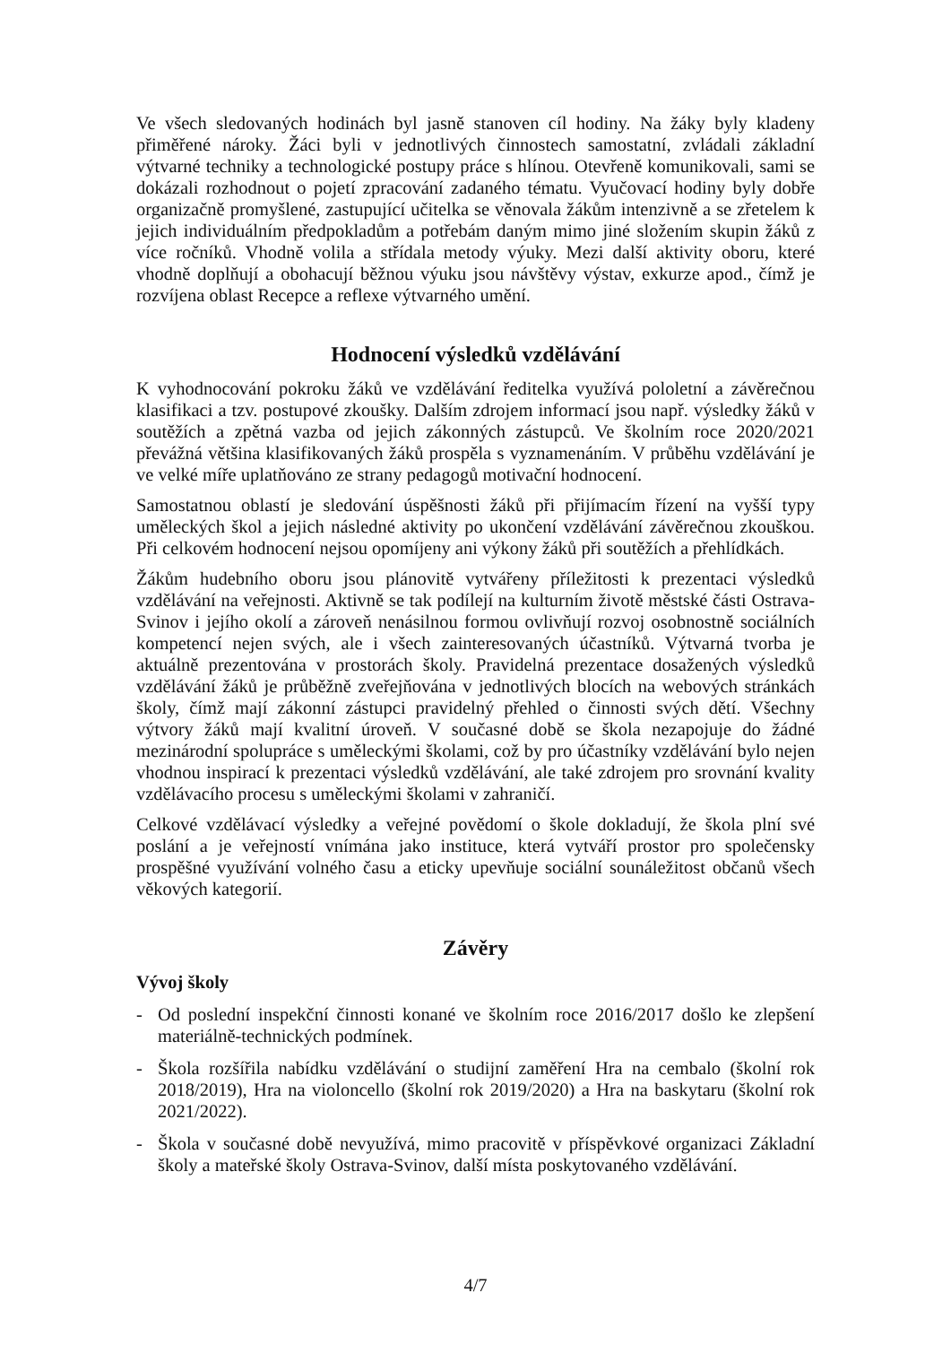Ve všech sledovaných hodinách byl jasně stanoven cíl hodiny. Na žáky byly kladeny přiměřené nároky. Žáci byli v jednotlivých činnostech samostatní, zvládali základní výtvarné techniky a technologické postupy práce s hlínou. Otevřeně komunikovali, sami se dokázali rozhodnout o pojetí zpracování zadaného tématu. Vyučovací hodiny byly dobře organizačně promyšlené, zastupující učitelka se věnovala žákům intenzivně a se zřetelem k jejich individuálním předpokladům a potřebám daným mimo jiné složením skupin žáků z více ročníků. Vhodně volila a střídala metody výuky. Mezi další aktivity oboru, které vhodně doplňují a obohacují běžnou výuku jsou návštěvy výstav, exkurze apod., čímž je rozvíjena oblast Recepce a reflexe výtvarného umění.
Hodnocení výsledků vzdělávání
K vyhodnocování pokroku žáků ve vzdělávání ředitelka využívá pololetní a závěrečnou klasifikaci a tzv. postupové zkoušky. Dalším zdrojem informací jsou např. výsledky žáků v soutěžích a zpětná vazba od jejich zákonných zástupců. Ve školním roce 2020/2021 převážná většina klasifikovaných žáků prospěla s vyznamenáním. V průběhu vzdělávání je ve velké míře uplatňováno ze strany pedagogů motivační hodnocení.
Samostatnou oblastí je sledování úspěšnosti žáků při přijímacím řízení na vyšší typy uměleckých škol a jejich následné aktivity po ukončení vzdělávání závěrečnou zkouškou. Při celkovém hodnocení nejsou opomíjeny ani výkony žáků při soutěžích a přehlídkách.
Žákům hudebního oboru jsou plánovitě vytvářeny příležitosti k prezentaci výsledků vzdělávání na veřejnosti. Aktivně se tak podílejí na kulturním životě městské části Ostrava-Svinov i jejího okolí a zároveň nenásilnou formou ovlivňují rozvoj osobnostně sociálních kompetencí nejen svých, ale i všech zainteresovaných účastníků. Výtvarná tvorba je aktuálně prezentována v prostorách školy. Pravidelná prezentace dosažených výsledků vzdělávání žáků je průběžně zveřejňována v jednotlivých blocích na webových stránkách školy, čímž mají zákonní zástupci pravidelný přehled o činnosti svých dětí. Všechny výtvory žáků mají kvalitní úroveň. V současné době se škola nezapojuje do žádné mezinárodní spolupráce s uměleckými školami, což by pro účastníky vzdělávání bylo nejen vhodnou inspirací k prezentaci výsledků vzdělávání, ale také zdrojem pro srovnání kvality vzdělávacího procesu s uměleckými školami v zahraničí.
Celkové vzdělávací výsledky a veřejné povědomí o škole dokladují, že škola plní své poslání a je veřejností vnímána jako instituce, která vytváří prostor pro společensky prospěšné využívání volného času a eticky upevňuje sociální sounáležitost občanů všech věkových kategorií.
Závěry
Vývoj školy
- Od poslední inspekční činnosti konané ve školním roce 2016/2017 došlo ke zlepšení materiálně-technických podmínek.
- Škola rozšířila nabídku vzdělávání o studijní zaměření Hra na cembalo (školní rok 2018/2019), Hra na violoncello (školní rok 2019/2020) a Hra na baskytaru (školní rok 2021/2022).
- Škola v současné době nevyužívá, mimo pracovitě v příspěvkové organizaci Základní školy a mateřské školy Ostrava-Svinov, další místa poskytovaného vzdělávání.
4/7